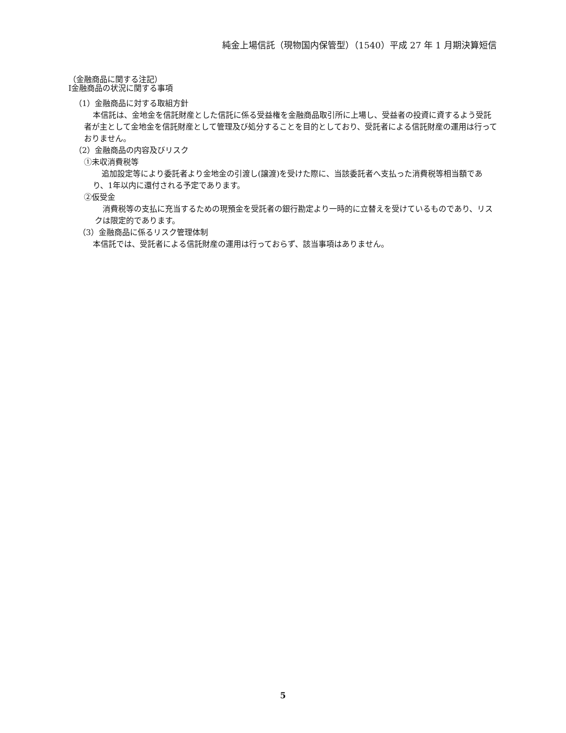純金上場信託（現物国内保管型）（1540）平成 27 年 1 月期決算短信
（金融商品に関する注記）
Ⅰ金融商品の状況に関する事項
（1）金融商品に対する取組方針
本信託は、金地金を信託財産とした信託に係る受益権を金融商品取引所に上場し、受益者の投資に資するよう受託者が主として金地金を信託財産として管理及び処分することを目的としており、受託者による信託財産の運用は行っておりません。
（2）金融商品の内容及びリスク
①未収消費税等
追加設定等により委託者より金地金の引渡し(譲渡)を受けた際に、当該委託者へ支払った消費税等相当額であり、1年以内に還付される予定であります。
②仮受金
消費税等の支払に充当するための現預金を受託者の銀行勘定より一時的に立替えを受けているものであり、リスクは限定的であります。
（3）金融商品に係るリスク管理体制
本信託では、受託者による信託財産の運用は行っておらず、該当事項はありません。
5